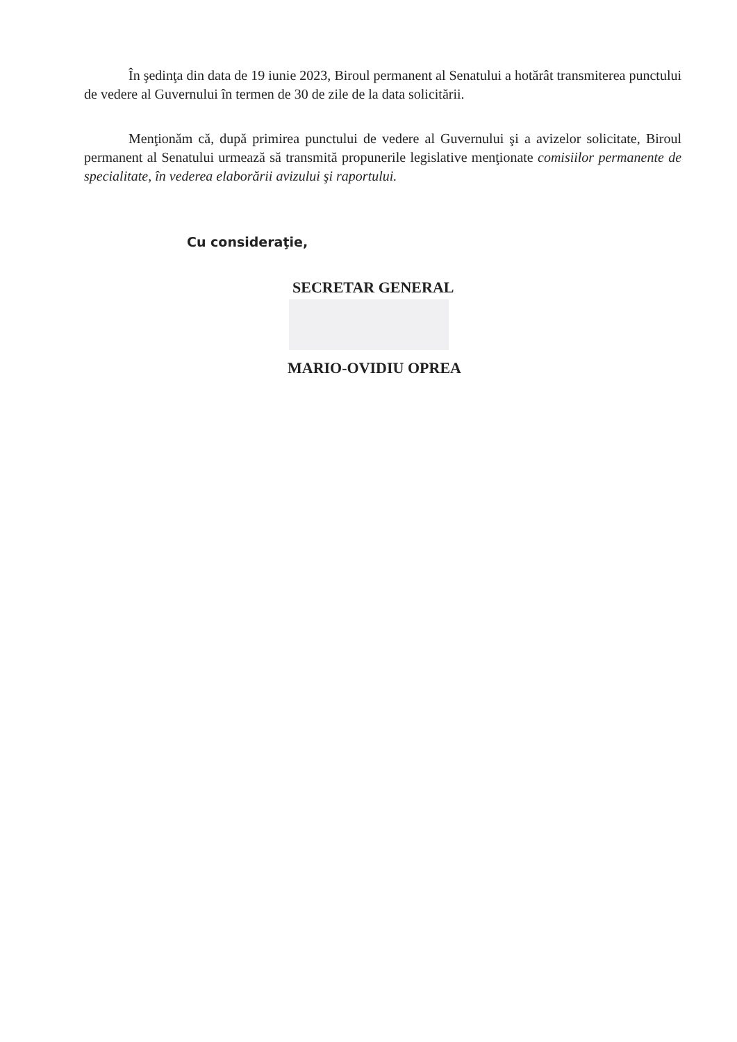În şedinţa din data de 19 iunie 2023, Biroul permanent al Senatului a hotărât transmiterea punctului de vedere al Guvernului în termen de 30 de zile de la data solicitării.
Menţionăm că, după primirea punctului de vedere al Guvernului şi a avizelor solicitate, Biroul permanent al Senatului urmează să transmită propunerile legislative menţionate comisiilor permanente de specialitate, în vederea elaborării avizului şi raportului.
Cu consideraţie,
SECRETAR GENERAL
MARIO-OVIDIU OPREA